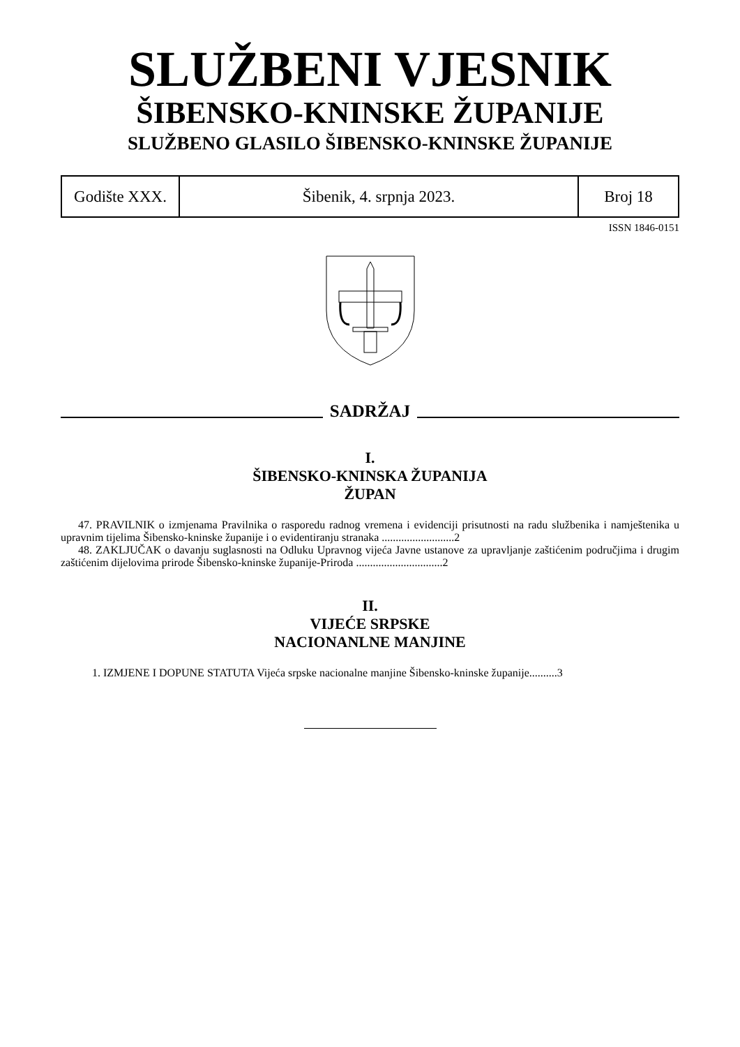SLUŽBENI VJESNIK
ŠIBENSKO-KNINSKE ŽUPANIJE
SLUŽBENO GLASILO ŠIBENSKO-KNINSKE ŽUPANIJE
| Godište XXX. | Šibenik, 4. srpnja 2023. | Broj 18 |
ISSN 1846-0151
SADRŽAJ
I.
ŠIBENSKO-KNINSKA ŽUPANIJA
ŽUPAN
47. PRAVILNIK o izmjenama Pravilnika o rasporedu radnog vremena i evidenciji prisutnosti na radu službenika i namještenika u upravnim tijelima Šibensko-kninske županije i o evidentiranju stranaka ..........................2
48. ZAKLJUČAK o davanju suglasnosti na Odluku Upravnog vijeća Javne ustanove za upravljanje zaštićenim područjima i drugim zaštićenim dijelovima prirode Šibensko-kninske županije-Priroda ...............................2
II.
VIJEĆE SRPSKE
NACIONANLNE MANJINE
1. IZMJENE I DOPUNE STATUTA Vijeća srpske nacionalne manjine Šibensko-kninske županije..........3